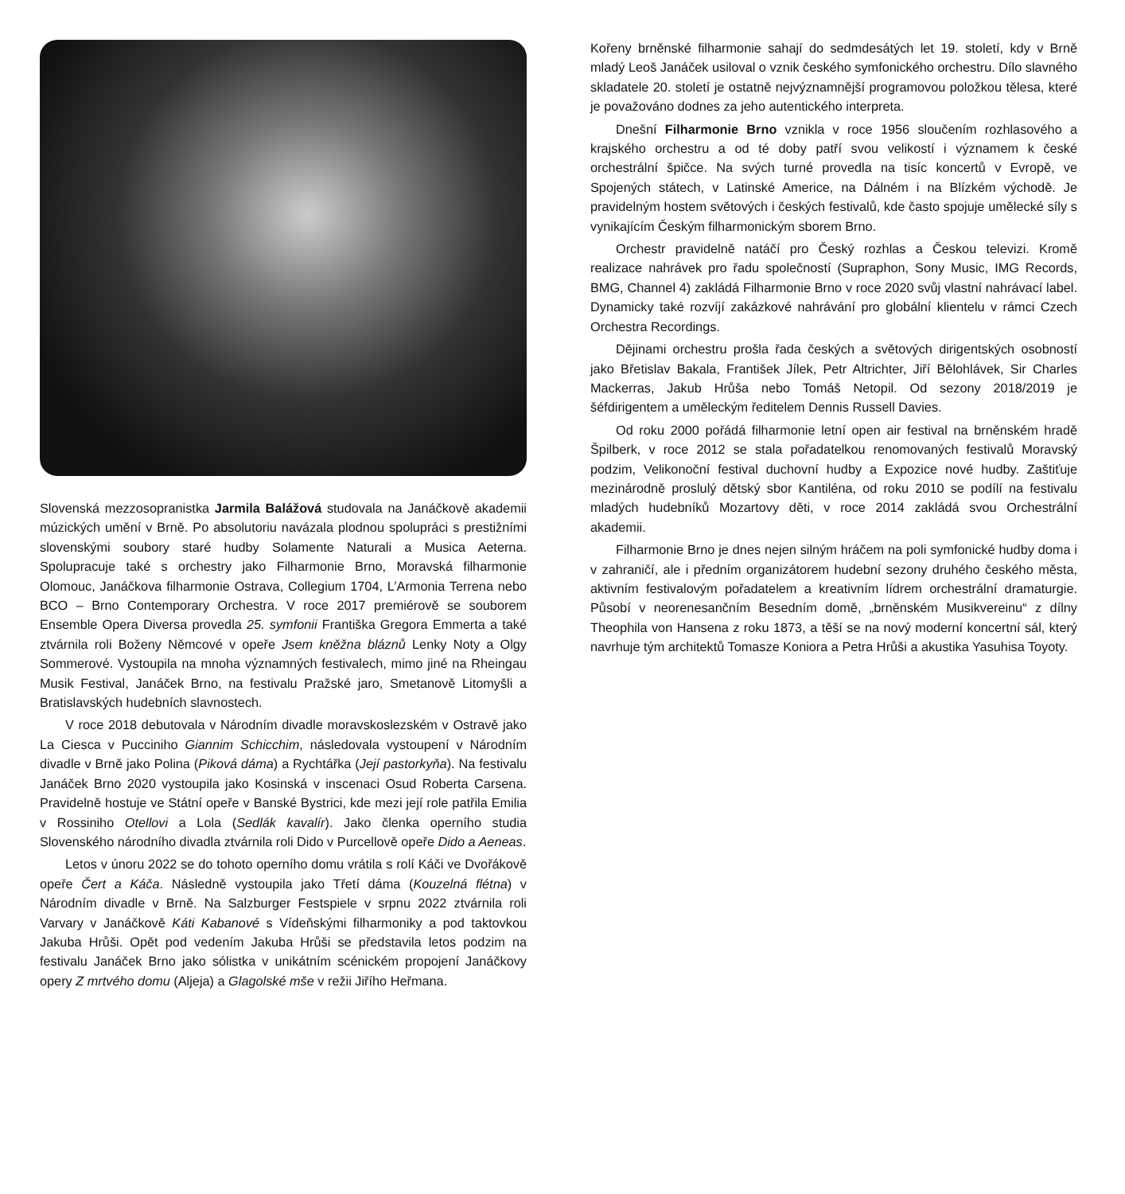Slovenská mezzosopranistka Jarmila Balážová studovala na Janáčkově akademii múzických umění v Brně. Po absolutoriu navázala plodnou spolupráci s prestižními slovenskými soubory staré hudby Solamente Naturali a Musica Aeterna. Spolupracuje také s orchestry jako Filharmonie Brno, Moravská filharmonie Olomouc, Janáčkova filharmonie Ostrava, Collegium 1704, L’Armonia Terrena nebo BCO – Brno Contemporary Orchestra. V roce 2017 premiérově se souborem Ensemble Opera Diversa provedla 25. symfonii Františka Gregora Emmerta a také ztvárnila roli Boženy Němcové v opeře Jsem kněžna bláznů Lenky Noty a Olgy Sommerové. Vystoupila na mnoha významných festivalech, mimo jiné na Rheingau Musik Festival, Janáček Brno, na festivalu Pražské jaro, Smetanově Litomyšli a Bratislavských hudebních slavnostech.
V roce 2018 debutovala v Národním divadle moravskoslezském v Ostravě jako La Ciesca v Pucciniho Giannim Schicchim, následovala vystoupení v Národním divadle v Brně jako Polina (Piková dáma) a Rychtářka (Její pastorkyňa). Na festivalu Janáček Brno 2020 vystoupila jako Kosinská v inscenaci Osud Roberta Carsena. Pravidelně hostuje ve Státní opeře v Banské Bystrici, kde mezi její role patřila Emilia v Rossiniho Otellovi a Lola (Sedlák kavalír). Jako členka operního studia Slovenského národního divadla ztvárnila roli Dido v Purcellově opeře Dido a Aeneas.
Letos v únoru 2022 se do tohoto operního domu vrátila s rolí Káči ve Dvořákově opeře Čert a Káča. Následně vystoupila jako Třetí dáma (Kouzelná flétna) v Národním divadle v Brně. Na Salzburger Festspiele v srpnu 2022 ztvárnila roli Varvary v Janáčkově Káti Kabanové s Vídeňskými filharmoniky a pod taktovkou Jakuba Hrůši. Opět pod vedením Jakuba Hrůši se představila letos podzim na festivalu Janáček Brno jako sólistka v unikátním scénickém propojení Janáčkovy opery Z mrtvého domu (Aljeja) a Glagolské mše v režii Jiřího Heřmana.
Kořeny brněnské filharmonie sahají do sedmdesátých let 19. století, kdy v Brně mladý Leoš Janáček usiloval o vznik českého symfonického orchestru. Dílo slavného skladatele 20. století je ostatně nejvýznamnější programovou položkou tělesa, které je považováno dodnes za jeho autentického interpreta.
Dnešní Filharmonie Brno vznikla v roce 1956 sloučením rozhlasového a krajského orchestru a od té doby patří svou velikostí i významem k české orchestrální špičce. Na svých turné provedla na tisíc koncertů v Evropě, ve Spojených státech, v Latinské Americe, na Dálném i na Blízkém východě. Je pravidelným hostem světových i českých festivalů, kde často spojuje umělecké síly s vynikajícím Českým filharmonickým sborem Brno.
Orchestr pravidelně natáčí pro Český rozhlas a Českou televizi. Kromě realizace nahrávek pro řadu společností (Supraphon, Sony Music, IMG Records, BMG, Channel 4) zakládá Filharmonie Brno v roce 2020 svůj vlastní nahrávací label. Dynamicky také rozvíjí zakázkové nahrávání pro globální klientelu v rámci Czech Orchestra Recordings.
Dějinami orchestru prošla řada českých a světových dirigentských osobností jako Břetislav Bakala, František Jílek, Petr Altrichter, Jiří Bělohlávek, Sir Charles Mackerras, Jakub Hrůša nebo Tomáš Netopil. Od sezony 2018/2019 je šéfdirigentem a uměleckým ředitelem Dennis Russell Davies.
Od roku 2000 pořádá filharmonie letní open air festival na brněnském hradě Špilberk, v roce 2012 se stala pořadatelkou renomovaných festivalů Moravský podzim, Velikonoční festival duchovní hudby a Expozice nové hudby. Zaštiťuje mezinárodně proslulý dětský sbor Kantiléna, od roku 2010 se podílí na festivalu mladých hudebníků Mozartovy děti, v roce 2014 zakládá svou Orchestrální akademii.
Filharmonie Brno je dnes nejen silným hráčem na poli symfonické hudby doma i v zahraničí, ale i předním organizátorem hudební sezony druhého českého města, aktivním festivalovým pořadatelem a kreativním lídrem orchestrální dramaturgie. Působí v neorenesančním Besedním domě, „brněnském Musikvereinu“ z dílny Theophila von Hansena z roku 1873, a těší se na nový moderní koncertní sál, který navrhuje tým architektů Tomasze Koniora a Petra Hrůši a akustika Yasuhisa Toyoty.